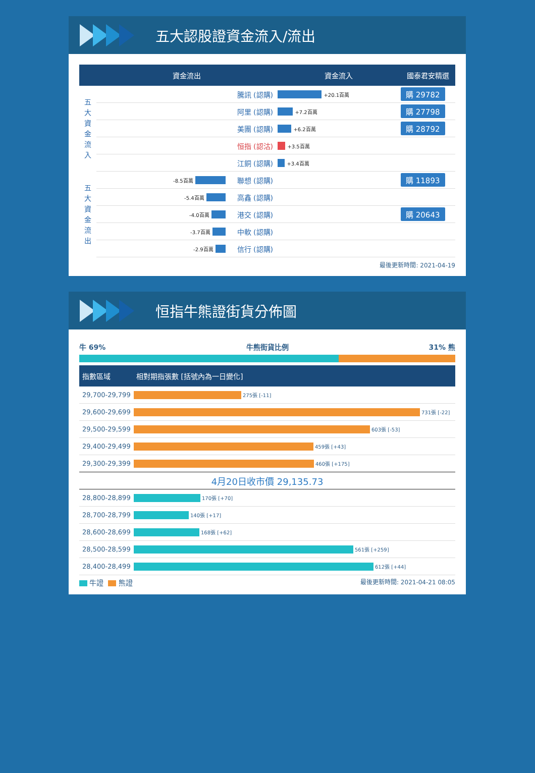五大認股證資金流入/流出
| | 資金流出 | | 資金流入 | 國泰君安精選 |
| --- | --- | --- | --- | --- |
| 五 大 資 金 流 入 | | 騰訊 (認購) | +20.1百萬 | 購 29782 |
| | | 阿里 (認購) | +7.2百萬 | 購 27798 |
| | | 美團 (認購) | +6.2百萬 | 購 28792 |
| | | 恒指 (認沽) | +3.5百萬 | |
| | | 江銅 (認購) | +3.4百萬 | |
| 五 大 資 金 流 出 | -8.5百萬 | 聯想 (認購) | | 購 11893 |
| | -5.4百萬 | 高鑫 (認購) | | |
| | -4.0百萬 | 港交 (認購) | | 購 20643 |
| | -3.7百萬 | 中軟 (認購) | | |
| | -2.9百萬 | 信行 (認購) | | |
最後更新時間: 2021-04-19
恒指牛熊證街貨分佈圖
牛 69% 牛熊街貨比例 31% 熊
| 指數區域 | 相對期指張數 [括號內為一日變化] |
| --- | --- |
| 29,700-29,799 | 275張 [-11] |
| 29,600-29,699 | 731張 [-22] |
| 29,500-29,599 | 603張 [-53] |
| 29,400-29,499 | 459張 [+43] |
| 29,300-29,399 | 460張 [+175] |
| 4月20日收市價 29,135.73 | |
| 28,800-28,899 | 170張 [+70] |
| 28,700-28,799 | 140張 [+17] |
| 28,600-28,699 | 168張 [+62] |
| 28,500-28,599 | 561張 [+259] |
| 28,400-28,499 | 612張 [+44] |
牛證 熊證 最後更新時間: 2021-04-21 08:05